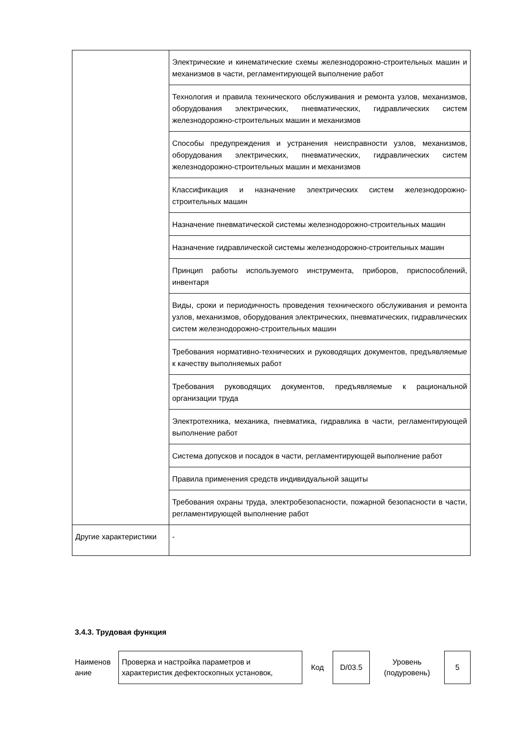| | Электрические и кинематические схемы железнодорожно-строительных машин и механизмов в части, регламентирующей выполнение работ |
| | Технология и правила технического обслуживания и ремонта узлов, механизмов, оборудования электрических, пневматических, гидравлических систем железнодорожно-строительных машин и механизмов |
| | Способы предупреждения и устранения неисправности узлов, механизмов, оборудования электрических, пневматических, гидравлических систем железнодорожно-строительных машин и механизмов |
| | Классификация и назначение электрических систем железнодорожно-строительных машин |
| | Назначение пневматической системы железнодорожно-строительных машин |
| | Назначение гидравлической системы железнодорожно-строительных машин |
| | Принцип работы используемого инструмента, приборов, приспособлений, инвентаря |
| | Виды, сроки и периодичность проведения технического обслуживания и ремонта узлов, механизмов, оборудования электрических, пневматических, гидравлических систем железнодорожно-строительных машин |
| | Требования нормативно-технических и руководящих документов, предъявляемые к качеству выполняемых работ |
| | Требования руководящих документов, предъявляемые к рациональной организации труда |
| | Электротехника, механика, пневматика, гидравлика в части, регламентирующей выполнение работ |
| | Система допусков и посадок в части, регламентирующей выполнение работ |
| | Правила применения средств индивидуальной защиты |
| | Требования охраны труда, электробезопасности, пожарной безопасности в части, регламентирующей выполнение работ |
| Другие характеристики | - |
3.4.3. Трудовая функция
| Наименов ание | Проверка и настройка параметров и характеристик дефектоскопных установок, | Код | D/03.5 | Уровень (подуровень) | 5 |